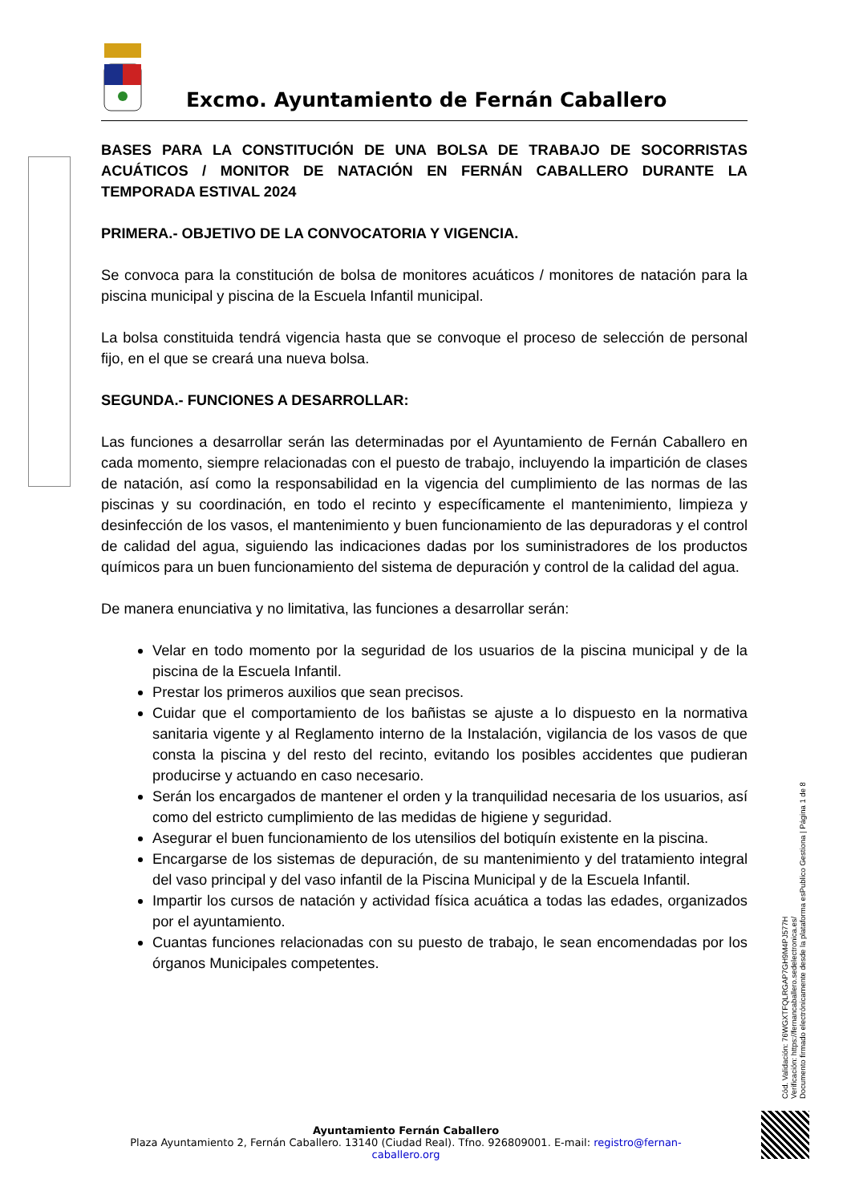Excmo. Ayuntamiento de Fernán Caballero
BASES PARA LA CONSTITUCIÓN DE UNA BOLSA DE TRABAJO DE SOCORRISTAS ACUÁTICOS / MONITOR DE NATACIÓN EN FERNÁN CABALLERO DURANTE LA TEMPORADA ESTIVAL 2024
PRIMERA.- OBJETIVO DE LA CONVOCATORIA Y VIGENCIA.
Se convoca para la constitución de bolsa de monitores acuáticos / monitores de natación para la piscina municipal y piscina de la Escuela Infantil municipal.
La bolsa constituida tendrá vigencia hasta que se convoque el proceso de selección de personal fijo, en el que se creará una nueva bolsa.
SEGUNDA.- FUNCIONES A DESARROLLAR:
Las funciones a desarrollar serán las determinadas por el Ayuntamiento de Fernán Caballero en cada momento, siempre relacionadas con el puesto de trabajo, incluyendo la impartición de clases de natación, así como la responsabilidad en la vigencia del cumplimiento de las normas de las piscinas y su coordinación, en todo el recinto y específicamente el mantenimiento, limpieza y desinfección de los vasos, el mantenimiento y buen funcionamiento de las depuradoras y el control de calidad del agua, siguiendo las indicaciones dadas por los suministradores de los productos químicos para un buen funcionamiento del sistema de depuración y control de la calidad del agua.
De manera enunciativa y no limitativa, las funciones a desarrollar serán:
Velar en todo momento por la seguridad de los usuarios de la piscina municipal y de la piscina de la Escuela Infantil.
Prestar los primeros auxilios que sean precisos.
Cuidar que el comportamiento de los bañistas se ajuste a lo dispuesto en la normativa sanitaria vigente y al Reglamento interno de la Instalación, vigilancia de los vasos de que consta la piscina y del resto del recinto, evitando los posibles accidentes que pudieran producirse y actuando en caso necesario.
Serán los encargados de mantener el orden y la tranquilidad necesaria de los usuarios, así como del estricto cumplimiento de las medidas de higiene y seguridad.
Asegurar el buen funcionamiento de los utensilios del botiquín existente en la piscina.
Encargarse de los sistemas de depuración, de su mantenimiento y del tratamiento integral del vaso principal y del vaso infantil de la Piscina Municipal y de la Escuela Infantil.
Impartir los cursos de natación y actividad física acuática a todas las edades, organizados por el ayuntamiento.
Cuantas funciones relacionadas con su puesto de trabajo, le sean encomendadas por los órganos Municipales competentes.
Cód. Validación: 76WGXTFQLRGAP7GH9M4PJ577H
Verificación: https://fernancaballero.sedelectronica.es/
Documento firmado electrónicamente desde la plataforma esPublico Gestiona | Página 1 de 8
Ayuntamiento Fernán Caballero
Plaza Ayuntamiento 2, Fernán Caballero. 13140 (Ciudad Real). Tfno. 926809001. E-mail: registro@fernan-caballero.org